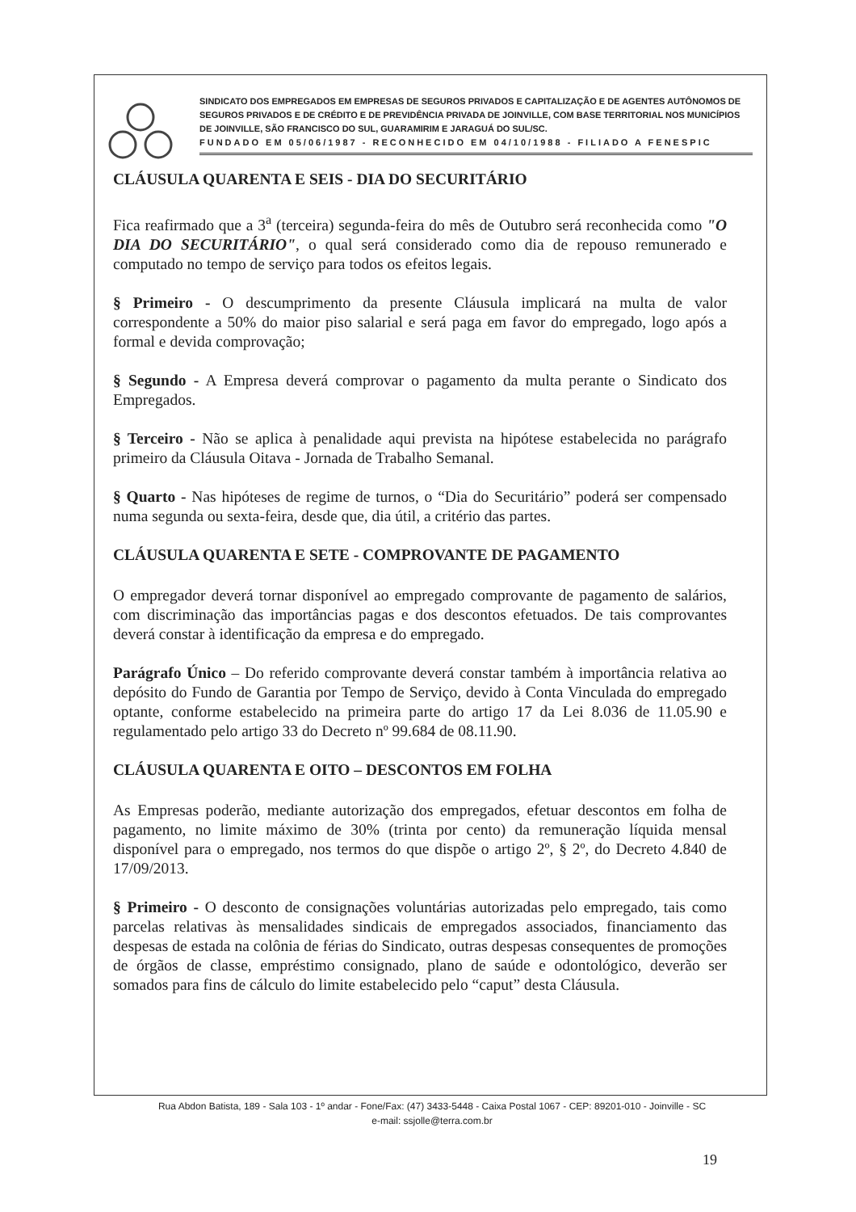SINDICATO DOS EMPREGADOS EM EMPRESAS DE SEGUROS PRIVADOS E CAPITALIZAÇÃO E DE AGENTES AUTÔNOMOS DE SEGUROS PRIVADOS E DE CRÉDITO E DE PREVIDÊNCIA PRIVADA DE JOINVILLE, COM BASE TERRITORIAL NOS MUNICÍPIOS DE JOINVILLE, SÃO FRANCISCO DO SUL, GUARAMIRIM E JARAGUÁ DO SUL/SC.
FUNDADO EM 05/06/1987 - RECONHECIDO EM 04/10/1988 - FILIADO A FENESPIC
CLÁUSULA QUARENTA E SEIS - DIA DO SECURITÁRIO
Fica reafirmado que a 3<sup>a</sup> (terceira) segunda-feira do mês de Outubro será reconhecida como "O DIA DO SECURITÁRIO", o qual será considerado como dia de repouso remunerado e computado no tempo de serviço para todos os efeitos legais.
§ Primeiro - O descumprimento da presente Cláusula implicará na multa de valor correspondente a 50% do maior piso salarial e será paga em favor do empregado, logo após a formal e devida comprovação;
§ Segundo - A Empresa deverá comprovar o pagamento da multa perante o Sindicato dos Empregados.
§ Terceiro - Não se aplica à penalidade aqui prevista na hipótese estabelecida no parágrafo primeiro da Cláusula Oitava - Jornada de Trabalho Semanal.
§ Quarto - Nas hipóteses de regime de turnos, o “Dia do Securitário” poderá ser compensado numa segunda ou sexta-feira, desde que, dia útil, a critério das partes.
CLÁUSULA QUARENTA E SETE - COMPROVANTE DE PAGAMENTO
O empregador deverá tornar disponível ao empregado comprovante de pagamento de salários, com discriminação das importâncias pagas e dos descontos efetuados. De tais comprovantes deverá constar à identificação da empresa e do empregado.
Parágrafo Único – Do referido comprovante deverá constar também à importância relativa ao depósito do Fundo de Garantia por Tempo de Serviço, devido à Conta Vinculada do empregado optante, conforme estabelecido na primeira parte do artigo 17 da Lei 8.036 de 11.05.90 e regulamentado pelo artigo 33 do Decreto nº 99.684 de 08.11.90.
CLÁUSULA QUARENTA E OITO – DESCONTOS EM FOLHA
As Empresas poderão, mediante autorização dos empregados, efetuar descontos em folha de pagamento, no limite máximo de 30% (trinta por cento) da remuneração líquida mensal disponível para o empregado, nos termos do que dispõe o artigo 2º, § 2º, do Decreto 4.840 de 17/09/2013.
§ Primeiro - O desconto de consignações voluntárias autorizadas pelo empregado, tais como parcelas relativas às mensalidades sindicais de empregados associados, financiamento das despesas de estada na colônia de férias do Sindicato, outras despesas consequentes de promoções de órgãos de classe, empréstimo consignado, plano de saúde e odontológico, deverão ser somados para fins de cálculo do limite estabelecido pelo “caput” desta Cláusula.
Rua Abdon Batista, 189 - Sala 103 - 1º andar - Fone/Fax: (47) 3433-5448 - Caixa Postal 1067 - CEP: 89201-010 - Joinville - SC
e-mail: ssjolle@terra.com.br
19